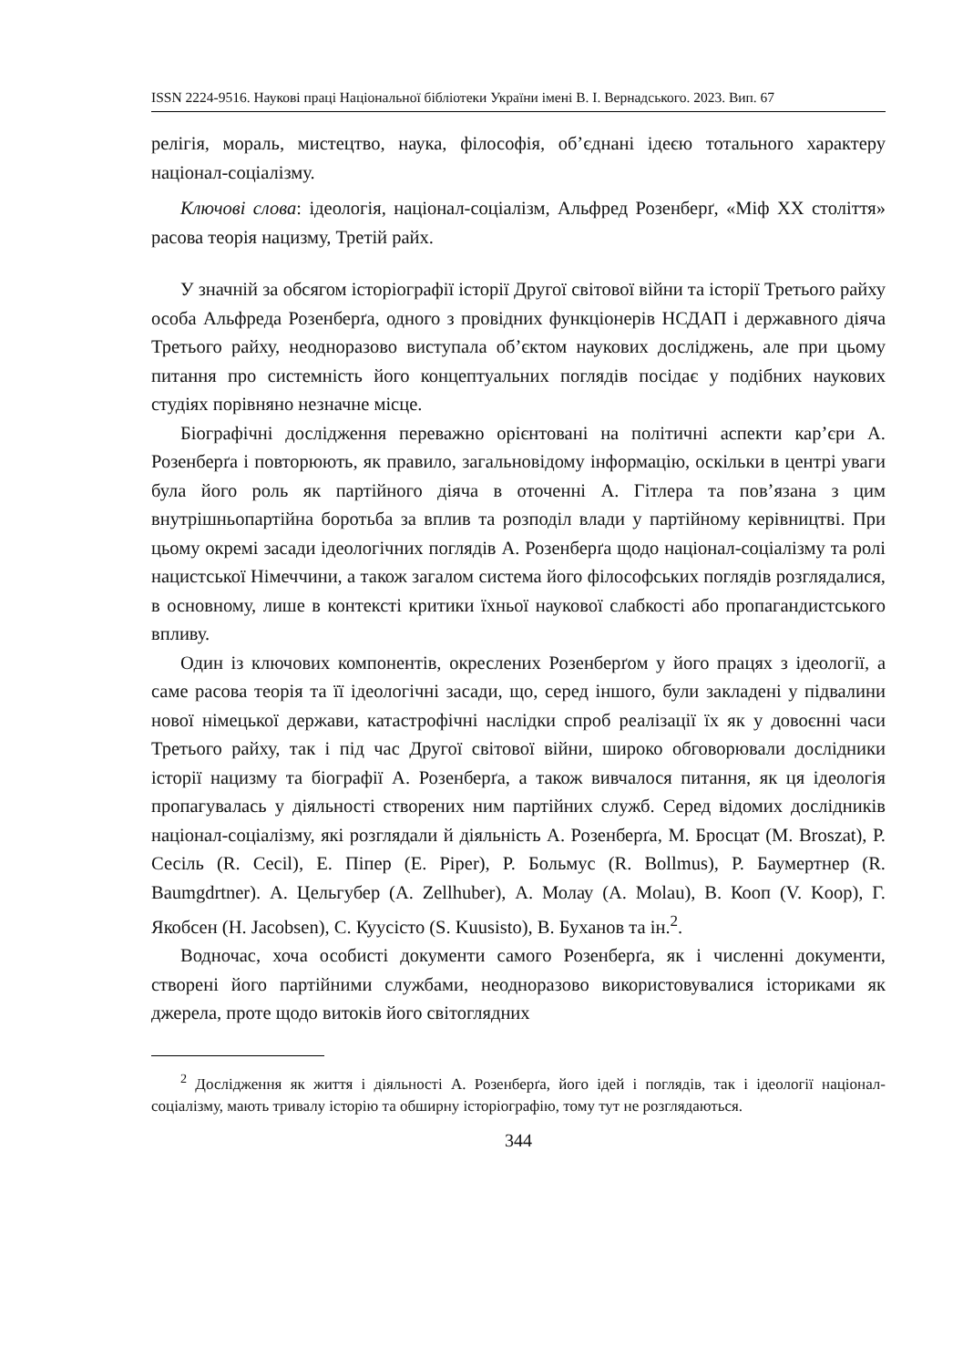ISSN 2224-9516. Наукові праці Національної бібліотеки України імені В. І. Вернадського. 2023. Вип. 67
релігія, мораль, мистецтво, наука, філософія, об’єднані ідеєю тотального характеру націонал-соціалізму.
Ключові слова: ідеологія, націонал-соціалізм, Альфред Розенберґ, «Міф ХХ століття» расова теорія нацизму, Третій райх.
У значній за обсягом історіографії історії Другої світової війни та історії Третього райху особа Альфреда Розенберґа, одного з провідних функціонерів НСДАП і державного діяча Третього райху, неодноразово виступала об’єктом наукових досліджень, але при цьому питання про системність його концептуальних поглядів посідає у подібних наукових студіях порівняно незначне місце.
Біографічні дослідження переважно орієнтовані на політичні аспекти кар’єри А. Розенберґа і повторюють, як правило, загальновідому інформацію, оскільки в центрі уваги була його роль як партійного діяча в оточенні А. Гітлера та пов’язана з цим внутрішньопартійна боротьба за вплив та розподіл влади у партійному керівництві. При цьому окремі засади ідеологічних поглядів А. Розенберґа щодо націонал-соціалізму та ролі нацистської Німеччини, а також загалом система його філософських поглядів розглядалися, в основному, лише в контексті критики їхньої наукової слабкості або пропагандистського впливу.
Один із ключових компонентів, окреслених Розенберґом у його працях з ідеології, а саме расова теорія та її ідеологічні засади, що, серед іншого, були закладені у підвалини нової німецької держави, катастрофічні наслідки спроб реалізації їх як у довоєнні часи Третього райху, так і під час Другої світової війни, широко обговорювали дослідники історії нацизму та біографії А. Розенберґа, а також вивчалося питання, як ця ідеологія пропагувалась у діяльності створених ним партійних служб. Серед відомих дослідників націонал-соціалізму, які розглядали й діяльність А. Розенберґа, М. Бросцат (M. Broszat), Р. Сесіль (R. Cecil), Е. Піпер (E. Piper), Р. Больмус (R. Bollmus), Р. Баумертнер (R. Baumgdrtner). А. Цельгубер (A. Zellhuber), А. Молау (A. Molau), В. Кооп (V. Koop), Г. Якобсен (H. Jacobsen), С. Куусісто (S. Kuusisto), В. Буханов та ін.<sup>2</sup>.
Водночас, хоча особисті документи самого Розенберґа, як і численні документи, створені його партійними службами, неодноразово використовувалися істориками як джерела, проте щодо витоків його світоглядних
<sup>2</sup> Дослідження як життя і діяльності А. Розенберґа, його ідей і поглядів, так і ідеології націонал-соціалізму, мають тривалу історію та обширну історіографію, тому тут не розглядаються.
344